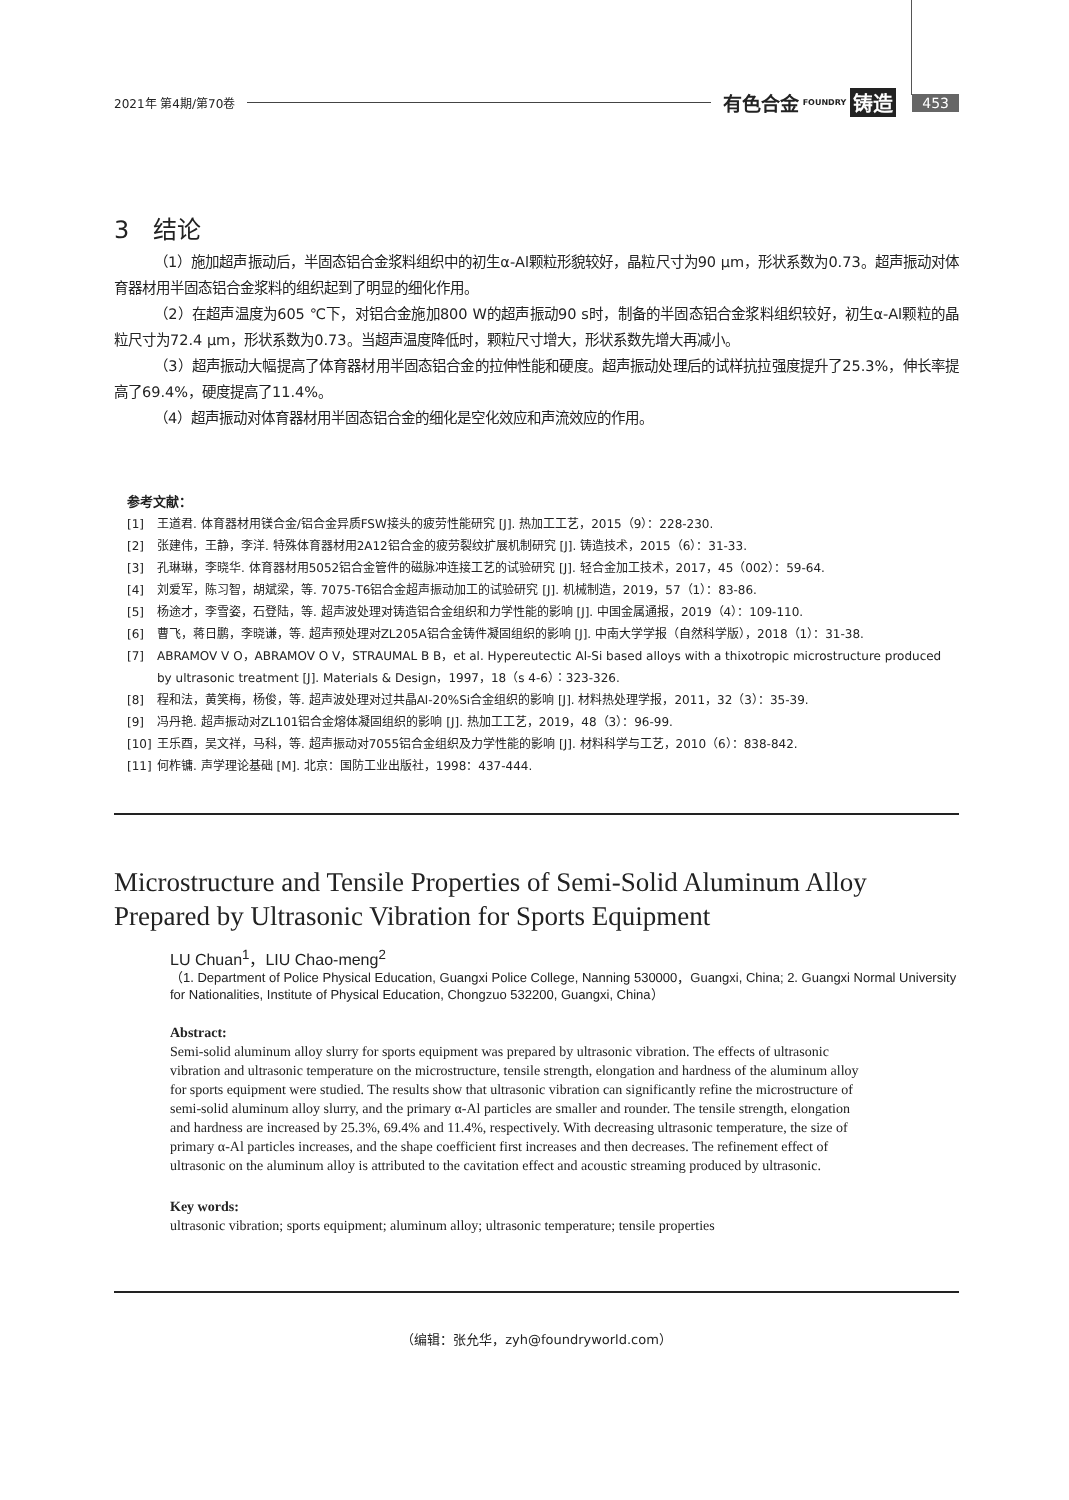2021年 第4期/第70卷 有色合金 FOUNDRY 铸造 453
3　结论
（1）施加超声振动后，半固态铝合金浆料组织中的初生α-Al颗粒形貌较好，晶粒尺寸为90 μm，形状系数为0.73。超声振动对体育器材用半固态铝合金浆料的组织起到了明显的细化作用。
（2）在超声温度为605 ℃下，对铝合金施加800 W的超声振动90 s时，制备的半固态铝合金浆料组织较好，初生α-Al颗粒的晶粒尺寸为72.4 μm，形状系数为0.73。当超声温度降低时，颗粒尺寸增大，形状系数先增大再减小。
（3）超声振动大幅提高了体育器材用半固态铝合金的拉伸性能和硬度。超声振动处理后的试样抗拉强度提升了25.3%，伸长率提高了69.4%，硬度提高了11.4%。
（4）超声振动对体育器材用半固态铝合金的细化是空化效应和声流效应的作用。
参考文献：
[1] 王道君. 体育器材用镁合金/铝合金异质FSW接头的疲劳性能研究 [J]. 热加工工艺，2015（9）：228-230.
[2] 张建伟，王静，李洋. 特殊体育器材用2A12铝合金的疲劳裂纹扩展机制研究 [J]. 铸造技术，2015（6）：31-33.
[3] 孔琳琳，李晓华. 体育器材用5052铝合金管件的磁脉冲连接工艺的试验研究 [J]. 轻合金加工技术，2017，45（002）：59-64.
[4] 刘爱军，陈习智，胡斌梁，等. 7075-T6铝合金超声振动加工的试验研究 [J]. 机械制造，2019，57（1）：83-86.
[5] 杨途才，李雪姿，石登陆，等. 超声波处理对铸造铝合金组织和力学性能的影响 [J]. 中国金属通报，2019（4）：109-110.
[6] 曹飞，蒋日鹏，李晓谦，等. 超声预处理对ZL205A铝合金铸件凝固组织的影响 [J]. 中南大学学报（自然科学版），2018（1）：31-38.
[7] ABRAMOV V O，ABRAMOV O V，STRAUMAL B B，et al. Hypereutectic Al-Si based alloys with a thixotropic microstructure produced by ultrasonic treatment [J]. Materials & Design，1997，18（s 4-6）：323-326.
[8] 程和法，黄笑梅，杨俊，等. 超声波处理对过共晶Al-20%Si合金组织的影响 [J]. 材料热处理学报，2011，32（3）：35-39.
[9] 冯丹艳. 超声振动对ZL101铝合金熔体凝固组织的影响 [J]. 热加工工艺，2019，48（3）：96-99.
[10] 王乐酉，吴文祥，马科，等. 超声振动对7055铝合金组织及力学性能的影响 [J]. 材料科学与工艺，2010（6）：838-842.
[11] 何柞镛. 声学理论基础 [M]. 北京：国防工业出版社，1998：437-444.
Microstructure and Tensile Properties of Semi-Solid Aluminum Alloy Prepared by Ultrasonic Vibration for Sports Equipment
LU Chuan<sup>1</sup>，LIU Chao-meng<sup>2</sup>
（1. Department of Police Physical Education, Guangxi Police College, Nanning 530000，Guangxi, China; 2. Guangxi Normal University for Nationalities, Institute of Physical Education, Chongzuo 532200, Guangxi, China）
Abstract:
Semi-solid aluminum alloy slurry for sports equipment was prepared by ultrasonic vibration. The effects of ultrasonic vibration and ultrasonic temperature on the microstructure, tensile strength, elongation and hardness of the aluminum alloy for sports equipment were studied. The results show that ultrasonic vibration can significantly refine the microstructure of semi-solid aluminum alloy slurry, and the primary α-Al particles are smaller and rounder. The tensile strength, elongation and hardness are increased by 25.3%, 69.4% and 11.4%, respectively. With decreasing ultrasonic temperature, the size of primary α-Al particles increases, and the shape coefficient first increases and then decreases. The refinement effect of ultrasonic on the aluminum alloy is attributed to the cavitation effect and acoustic streaming produced by ultrasonic.
Key words:
ultrasonic vibration; sports equipment; aluminum alloy; ultrasonic temperature; tensile properties
（编辑：张允华，zyh@foundryworld.com）